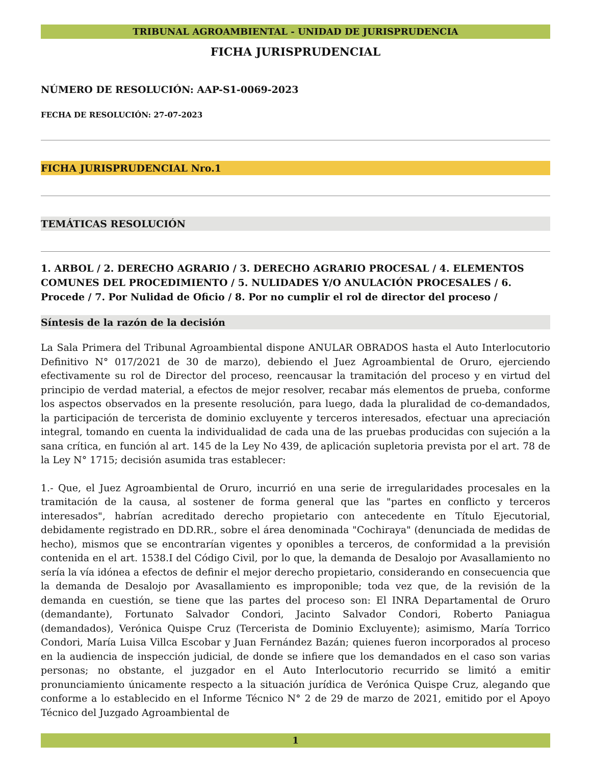TRIBUNAL AGROAMBIENTAL - UNIDAD DE JURISPRUDENCIA
FICHA JURISPRUDENCIAL
NÚMERO DE RESOLUCIÓN: AAP-S1-0069-2023
FECHA DE RESOLUCIÓN: 27-07-2023
FICHA JURISPRUDENCIAL Nro.1
TEMÁTICAS RESOLUCIÓN
1. ARBOL / 2. DERECHO AGRARIO / 3. DERECHO AGRARIO PROCESAL / 4. ELEMENTOS COMUNES DEL PROCEDIMIENTO / 5. NULIDADES Y/O ANULACIÓN PROCESALES / 6. Procede / 7. Por Nulidad de Oficio / 8. Por no cumplir el rol de director del proceso /
Síntesis de la razón de la decisión
La Sala Primera del Tribunal Agroambiental dispone ANULAR OBRADOS hasta el Auto Interlocutorio Definitivo N° 017/2021 de 30 de marzo), debiendo el Juez Agroambiental de Oruro, ejerciendo efectivamente su rol de Director del proceso, reencausar la tramitación del proceso y en virtud del principio de verdad material, a efectos de mejor resolver, recabar más elementos de prueba, conforme los aspectos observados en la presente resolución, para luego, dada la pluralidad de co-demandados, la participación de tercerista de dominio excluyente y terceros interesados, efectuar una apreciación integral, tomando en cuenta la individualidad de cada una de las pruebas producidas con sujeción a la sana crítica, en función al art. 145 de la Ley No 439, de aplicación supletoria prevista por el art. 78 de la Ley N° 1715; decisión asumida tras establecer:
1.- Que, el Juez Agroambiental de Oruro, incurrió en una serie de irregularidades procesales en la tramitación de la causa, al sostener de forma general que las "partes en conflicto y terceros interesados", habrían acreditado derecho propietario con antecedente en Título Ejecutorial, debidamente registrado en DD.RR., sobre el área denominada "Cochiraya" (denunciada de medidas de hecho), mismos que se encontrarían vigentes y oponibles a terceros, de conformidad a la previsión contenida en el art. 1538.I del Código Civil, por lo que, la demanda de Desalojo por Avasallamiento no sería la vía idónea a efectos de definir el mejor derecho propietario, considerando en consecuencia que la demanda de Desalojo por Avasallamiento es improponible; toda vez que, de la revisión de la demanda en cuestión, se tiene que las partes del proceso son: El INRA Departamental de Oruro (demandante), Fortunato Salvador Condori, Jacinto Salvador Condori, Roberto Paniagua (demandados), Verónica Quispe Cruz (Tercerista de Dominio Excluyente); asimismo, María Torrico Condori, María Luisa Villca Escobar y Juan Fernández Bazán; quienes fueron incorporados al proceso en la audiencia de inspección judicial, de donde se infiere que los demandados en el caso son varias personas; no obstante, el juzgador en el Auto Interlocutorio recurrido se limitó a emitir pronunciamiento únicamente respecto a la situación jurídica de Verónica Quispe Cruz, alegando que conforme a lo establecido en el Informe Técnico N° 2 de 29 de marzo de 2021, emitido por el Apoyo Técnico del Juzgado Agroambiental de
1